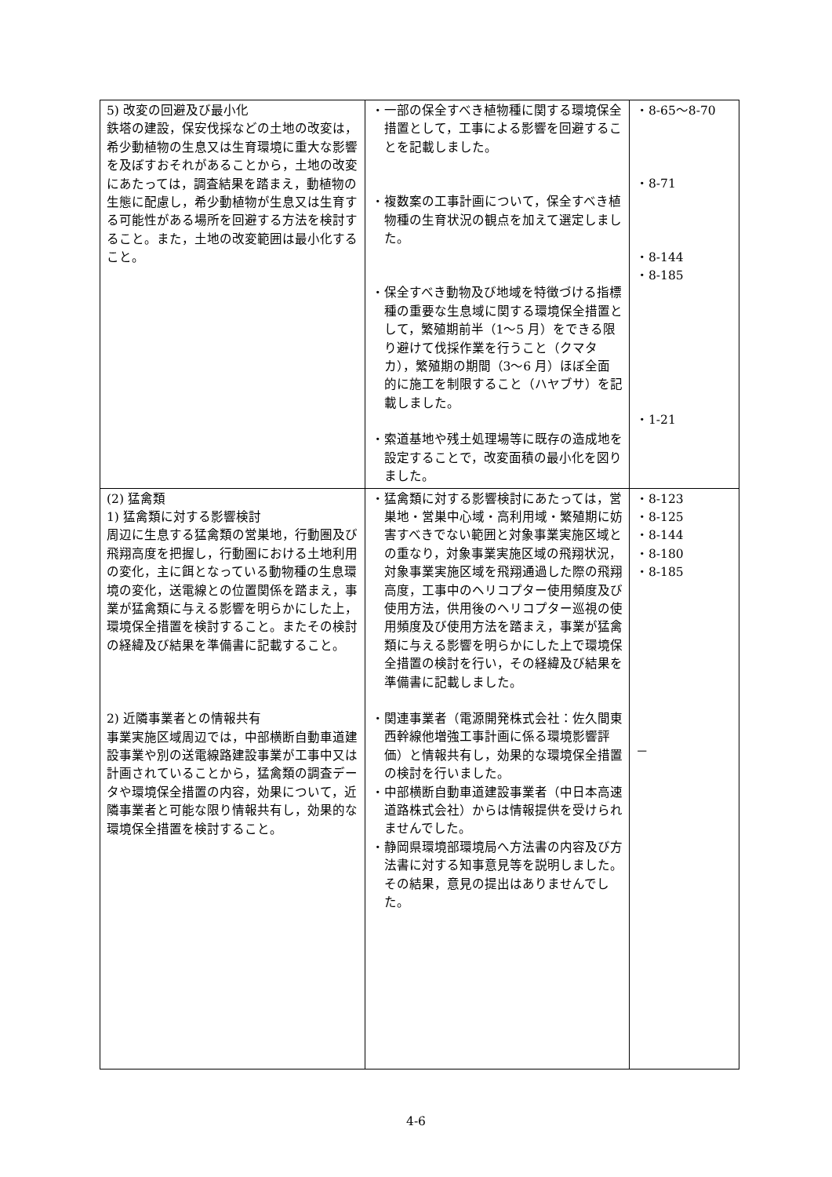| 5) 改変の回避及び最小化 鉄塔の建設，保安伐採などの土地の改変は，希少動植物の生息又は生育環境に重大な影響を及ぼすおそれがあることから，土地の改変にあたっては，調査結果を踏まえ，動植物の生態に配慮し，希少動植物が生息又は生育する可能性がある場所を回避する方法を検討すること。また，土地の改変範囲は最小化すること。 | ・一部の保全すべき植物種に関する環境保全措置として，工事による影響を回避することを記載しました。 ・複数案の工事計画について，保全すべき植物種の生育状況の観点を加えて選定しました。 ・保全すべき動物及び地域を特徴づける指標種の重要な生息域に関する環境保全措置として，繁殖期前半（1～5 月）をできる限り避けて伐採作業を行うこと（クマタカ），繁殖期の期間（3～6 月）ほぼ全面的に施工を制限すること（ハヤブサ）を記載しました。 ・索道基地や残土処理場等に既存の造成地を設定することで，改変面積の最小化を図りました。 | ・8-65～8-70 ・8-71 ・8-144 ・8-185 ・1-21 |
| (2) 猛禽類 1) 猛禽類に対する影響検討 周辺に生息する猛禽類の営巣地，行動圏及び飛翔高度を把握し，行動圏における土地利用の変化，主に餌となっている動物種の生息環境の変化，送電線との位置関係を踏まえ，事業が猛禽類に与える影響を明らかにした上，環境保全措置を検討すること。またその検討の経緯及び結果を準備書に記載すること。 2) 近隣事業者との情報共有 事業実施区域周辺では，中部横断自動車道建設事業や別の送電線路建設事業が工事中又は計画されていることから，猛禽類の調査データや環境保全措置の内容，効果について，近隣事業者と可能な限り情報共有し，効果的な環境保全措置を検討すること。 | ・猛禽類に対する影響検討にあたっては，営巣地・営巣中心域・高利用域・繁殖期に妨害すべきでない範囲と対象事業実施区域との重なり，対象事業実施区域の飛翔状況，対象事業実施区域を飛翔通過した際の飛翔高度，工事中のヘリコプター使用頻度及び使用方法，供用後のヘリコプター巡視の使用頻度及び使用方法を踏まえ，事業が猛禽類に与える影響を明らかにした上で環境保全措置の検討を行い，その経緯及び結果を準備書に記載しました。 ・関連事業者（電源開発株式会社：佐久間東西幹線他増強工事計画に係る環境影響評価）と情報共有し，効果的な環境保全措置の検討を行いました。 ・中部横断自動車道建設事業者（中日本高速道路株式会社）からは情報提供を受けられませんでした。 ・静岡県環境部環境局へ方法書の内容及び方法書に対する知事意見等を説明しました。その結果，意見の提出はありませんでした。 | ・8-123 ・8-125 ・8-144 ・8-180 ・8-185 － |
4-6